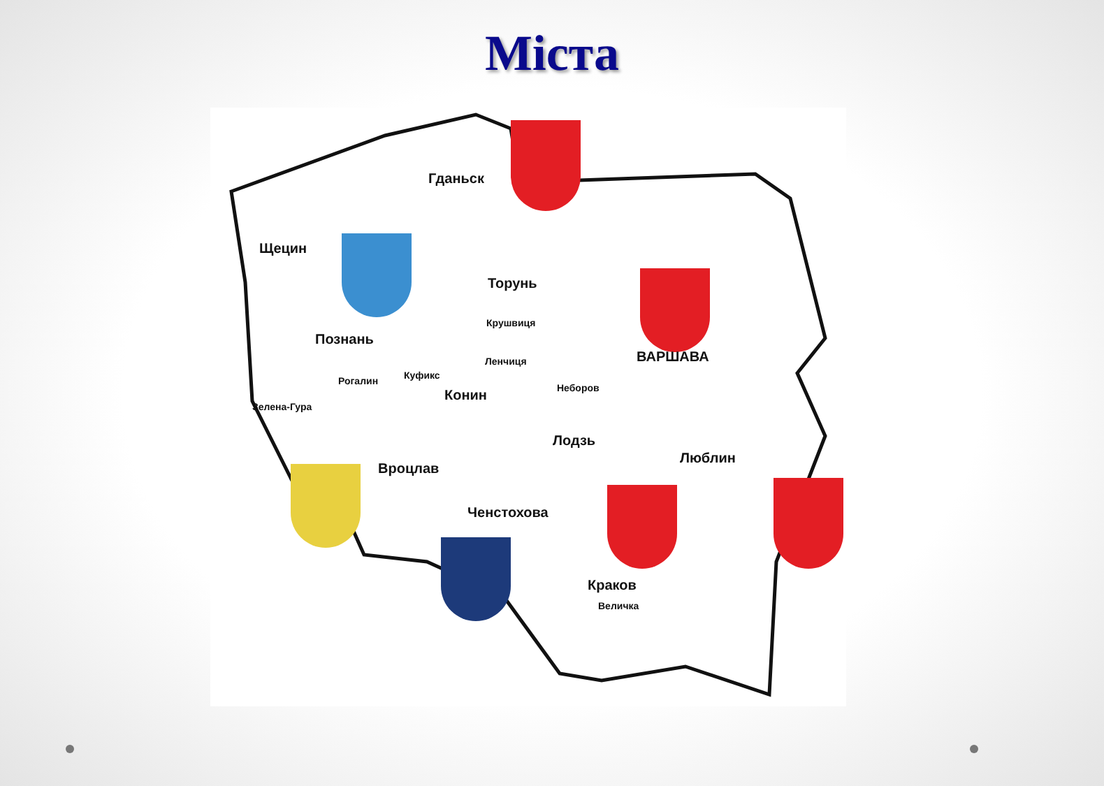Міста
Гданьск
Щецин
Торунь
Крушвиця
Познань
ВАРШАВА Ленчиця
Рогалин Куфикс
Конин Неборов
Зелена-Гура
Лодзь
Люблин
Вроцлав
Ченстохова
Краков
Величка